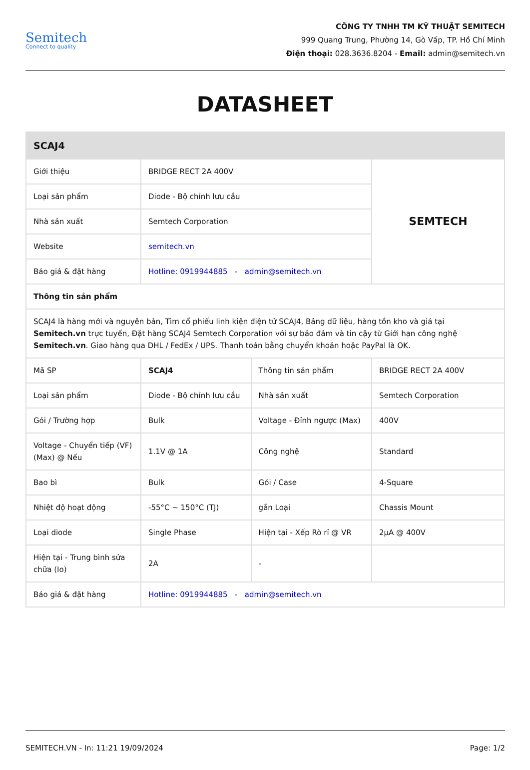Semitech
Connect to quality
CÔNG TY TNHH TM KỸ THUẬT SEMITECH
999 Quang Trung, Phường 14, Gò Vấp, TP. Hồ Chí Minh
Điện thoại: 028.3636.8204 - Email: admin@semitech.vn
DATASHEET
| SCAJ4 | | | |
| --- | --- | --- | --- |
| Giới thiệu | BRIDGE RECT 2A 400V | | SEMTECH |
| Loại sản phẩm | Diode - Bộ chỉnh lưu cầu | | |
| Nhà sản xuất | Semtech Corporation | | |
| Website | semitech.vn | | |
| Báo giá & đặt hàng | Hotline: 0919944885 - admin@semitech.vn | | |
| Thông tin sản phẩm | | | |
| SCAJ4 là hàng mới và nguyên bản, Tìm cổ phiếu linh kiện điện tử SCAJ4, Bảng dữ liệu, hàng tồn kho và giá tại Semitech.vn trực tuyến, Đặt hàng SCAJ4 Semtech Corporation với sự bảo đảm và tin cậy từ Giới hạn công nghệ Semitech.vn . Giao hàng qua DHL / FedEx / UPS. Thanh toán bằng chuyển khoản hoặc PayPal là OK. | | | |
| Mã SP | SCAJ4 | Thông tin sản phẩm | BRIDGE RECT 2A 400V |
| Loại sản phẩm | Diode - Bộ chỉnh lưu cầu | Nhà sản xuất | Semtech Corporation |
| Gói / Trường hợp | Bulk | Voltage - Đỉnh ngược (Max) | 400V |
| Voltage - Chuyển tiếp (VF) (Max) @ Nếu | 1.1V @ 1A | Công nghệ | Standard |
| Bao bì | Bulk | Gói / Case | 4-Square |
| Nhiệt độ hoạt động | -55°C ~ 150°C (TJ) | gắn Loại | Chassis Mount |
| Loại diode | Single Phase | Hiện tại - Xếp Rò rỉ @ VR | 2µA @ 400V |
| Hiện tại - Trung bình sửa chữa (Io) | 2A | - | |
| Báo giá & đặt hàng | Hotline: 0919944885 - admin@semitech.vn | | |
SEMITECH.VN - In: 11:21 19/09/2024 Page: 1/2